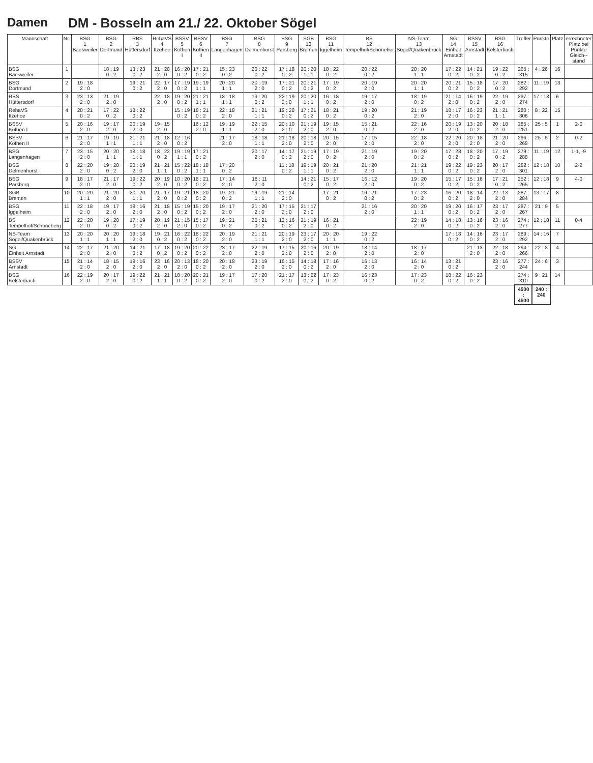Damen DM - Bosseln am 21./ 22. Oktober Sögel
| Mannschaft | Nr. | BSG 1 Baesweiler | BSG 2 Dortmund | RBS 3 Hüttersdorf | RehaVS 4 Itzehoe | BSSV 5 Köthen I | BSSV 6 Köthen II | BSG 7 Langenhagen | BSG 8 Delmenhorst | BSG 9 Parsberg | SGB 10 Bremen | BSG 11 Iggelheim | BS 12 Tempelhof/Schöneber | NS-Team 13 Sögel/Quakenbrück | SG 14 Einheit Arnstadt | BSSV 15 Arnstadt | BSG 16 Kelsterbach | Treffer | Punkte | Platz | errechneter Platz bei Punkte Gleich-- stand |
| --- | --- | --- | --- | --- | --- | --- | --- | --- | --- | --- | --- | --- | --- | --- | --- | --- | --- | --- | --- | --- | --- |
| BSG Baesweiler | 1 | | 18 : 19 0 : 2 | 13 : 23 0 : 2 | 21 : 20 2 : 0 | 16 : 20 0 : 2 | 17 : 21 0 : 2 | 15 : 23 0 : 2 | 20 : 22 0 : 2 | 17 : 18 0 : 2 | 20 : 20 1 : 1 | 18 : 22 0 : 2 | 20 : 22 0 : 2 | 20 : 20 1 : 1 | 17 : 22 0 : 2 | 14 : 21 0 : 2 | 19 : 22 0 : 2 | 265 : 315 | 4 : 26 | 16 | |
| BSG Dortmund | 2 | 19 : 18 2 : 0 | | 19 : 21 0 : 2 | 22 : 17 2 : 0 | 17 : 19 0 : 2 | 19 : 19 1 : 1 | 20 : 20 1 : 1 | 20 : 19 2 : 0 | 17 : 21 0 : 2 | 20 : 21 0 : 2 | 17 : 19 0 : 2 | 20 : 19 2 : 0 | 20 : 20 1 : 1 | 20 : 21 0 : 2 | 15 : 18 0 : 2 | 17 : 20 0 : 2 | 282 : 292 | 11 : 19 | 13 | |
| RBS Hüttersdorf | 3 | 23 : 13 2 : 0 | 21 : 19 2 : 0 | | 22 : 18 2 : 0 | 19 : 20 0 : 2 | 21 : 21 1 : 1 | 18 : 18 1 : 1 | 19 : 20 0 : 2 | 22 : 19 2 : 0 | 20 : 20 1 : 1 | 16 : 18 0 : 2 | 19 : 17 2 : 0 | 18 : 19 0 : 2 | 21 : 14 2 : 0 | 16 : 19 0 : 2 | 22 : 19 2 : 0 | 297 : 274 | 17 : 13 | 6 | |
| RehaVS Itzehoe | 4 | 20 : 21 0 : 2 | 17 : 22 0 : 2 | 18 : 22 0 : 2 | | 15 : 19 0 : 2 | 18 : 21 0 : 2 | 22 : 18 2 : 0 | 21 : 21 1 : 1 | 19 : 20 0 : 2 | 17 : 21 0 : 2 | 18 : 21 0 : 2 | 19 : 20 0 : 2 | 21 : 19 2 : 0 | 18 : 17 2 : 0 | 16 : 23 0 : 2 | 21 : 21 1 : 1 | 280 : 306 | 8 : 22 | 15 | |
| BSSV Köthen I | 5 | 20 : 16 2 : 0 | 19 : 17 2 : 0 | 20 : 19 2 : 0 | 19 : 15 2 : 0 | | 16 : 12 2 : 0 | 19 : 19 1 : 1 | 22 : 15 2 : 0 | 20 : 10 2 : 0 | 21 : 19 2 : 0 | 19 : 15 2 : 0 | 15 : 21 0 : 2 | 22 : 16 2 : 0 | 20 : 19 2 : 0 | 13 : 20 0 : 2 | 20 : 18 2 : 0 | 285 : 251 | 25 : 5 | 1 | 2-0 |
| BSSV Köthen II | 6 | 21 : 17 2 : 0 | 19 : 19 1 : 1 | 21 : 21 1 : 1 | 21 : 18 2 : 0 | 12 : 16 0 : 2 | | 21 : 17 2 : 0 | 18 : 18 1 : 1 | 21 : 18 2 : 0 | 20 : 18 2 : 0 | 20 : 15 2 : 0 | 17 : 15 2 : 0 | 22 : 18 2 : 0 | 22 : 20 2 : 0 | 20 : 18 2 : 0 | 21 : 20 2 : 0 | 296 : 268 | 25 : 5 | 2 | 0-2 |
| BSG Langenhagen | 7 | 23 : 15 2 : 0 | 20 : 20 1 : 1 | 18 : 18 1 : 1 | 18 : 22 0 : 2 | 19 : 19 1 : 1 | 17 : 21 0 : 2 | | 20 : 17 2 : 0 | 14 : 17 0 : 2 | 21 : 19 2 : 0 | 17 : 19 0 : 2 | 21 : 19 2 : 0 | 19 : 20 0 : 2 | 17 : 23 0 : 2 | 18 : 20 0 : 2 | 17 : 19 0 : 2 | 279 : 288 | 11 : 19 | 12 | 1-1, -9 |
| BSG Delmenhorst | 8 | 22 : 20 2 : 0 | 19 : 20 0 : 2 | 20 : 19 2 : 0 | 21 : 21 1 : 1 | 15 : 22 0 : 2 | 18 : 18 1 : 1 | 17 : 20 0 : 2 | | 11 : 18 0 : 2 | 19 : 19 1 : 1 | 20 : 21 0 : 2 | 21 : 20 2 : 0 | 21 : 21 1 : 1 | 19 : 22 0 : 2 | 19 : 23 0 : 2 | 20 : 17 2 : 0 | 282 : 301 | 12 : 18 | 10 | 2-2 |
| BSG Parsberg | 9 | 18 : 17 2 : 0 | 21 : 17 2 : 0 | 19 : 22 0 : 2 | 20 : 19 2 : 0 | 10 : 20 0 : 2 | 18 : 21 0 : 2 | 17 : 14 2 : 0 | 18 : 11 2 : 0 | | 14 : 21 0 : 2 | 15 : 17 0 : 2 | 16 : 12 2 : 0 | 19 : 20 0 : 2 | 15 : 17 0 : 2 | 15 : 16 0 : 2 | 17 : 21 0 : 2 | 252 : 265 | 12 : 18 | 9 | 4-0 |
| SGB Bremen | 10 | 20 : 20 1 : 1 | 21 : 20 2 : 0 | 20 : 20 1 : 1 | 21 : 17 2 : 0 | 19 : 21 0 : 2 | 18 : 20 0 : 2 | 19 : 21 0 : 2 | 19 : 19 1 : 1 | 21 : 14 2 : 0 | | 17 : 21 0 : 2 | 19 : 21 0 : 2 | 17 : 23 0 : 2 | 16 : 20 0 : 2 | 18 : 14 2 : 0 | 22 : 13 2 : 0 | 287 : 284 | 13 : 17 | 8 | |
| BSG Iggelheim | 11 | 22 : 18 2 : 0 | 19 : 17 2 : 0 | 18 : 16 2 : 0 | 21 : 18 2 : 0 | 15 : 19 0 : 2 | 15 : 20 0 : 2 | 19 : 17 2 : 0 | 21 : 20 2 : 0 | 17 : 15 2 : 0 | 21 : 17 2 : 0 | | 21 : 16 2 : 0 | 20 : 20 1 : 1 | 19 : 20 0 : 2 | 16 : 17 0 : 2 | 23 : 17 2 : 0 | 287 : 267 | 21 : 9 | 5 | |
| BS Tempelhof/Schöneberg | 12 | 22 : 20 2 : 0 | 19 : 20 0 : 2 | 17 : 19 0 : 2 | 20 : 19 2 : 0 | 21 : 15 2 : 0 | 15 : 17 0 : 2 | 19 : 21 0 : 2 | 20 : 21 0 : 2 | 12 : 16 0 : 2 | 21 : 19 2 : 0 | 16 : 21 0 : 2 | | 22 : 19 2 : 0 | 14 : 18 0 : 2 | 13 : 16 0 : 2 | 23 : 16 2 : 0 | 274 : 277 | 12 : 18 | 11 | 0-4 |
| NS-Team Sögel/Quakenbrück | 13 | 20 : 20 1 : 1 | 20 : 20 1 : 1 | 19 : 18 2 : 0 | 19 : 21 0 : 2 | 16 : 22 0 : 2 | 18 : 22 0 : 2 | 20 : 19 2 : 0 | 21 : 21 1 : 1 | 20 : 19 2 : 0 | 23 : 17 2 : 0 | 20 : 20 1 : 1 | 19 : 22 0 : 2 | | 17 : 18 0 : 2 | 14 : 16 0 : 2 | 23 : 17 2 : 0 | 289 : 292 | 14 : 16 | 7 | |
| SG Einheit Arnstadt | 14 | 22 : 17 2 : 0 | 21 : 20 2 : 0 | 14 : 21 0 : 2 | 17 : 18 0 : 2 | 19 : 20 0 : 2 | 20 : 22 0 : 2 | 23 : 17 2 : 0 | 22 : 19 2 : 0 | 17 : 15 2 : 0 | 20 : 16 2 : 0 | 20 : 19 2 : 0 | 18 : 14 2 : 0 | 18 : 17 2 : 0 | | 21 : 13 2 : 0 | 22 : 18 2 : 0 | 294 : 266 | 22 : 8 | 4 | |
| BSSV Arnstadt | 15 | 21 : 14 2 : 0 | 18 : 15 2 : 0 | 19 : 16 2 : 0 | 23 : 16 2 : 0 | 20 : 13 2 : 0 | 18 : 20 0 : 2 | 20 : 18 2 : 0 | 23 : 19 2 : 0 | 16 : 15 2 : 0 | 14 : 18 0 : 2 | 17 : 16 2 : 0 | 16 : 13 2 : 0 | 16 : 14 2 : 0 | 13 : 21 0 : 2 | | 23 : 16 2 : 0 | 277 : 244 | 24 : 6 | 3 | |
| BSG Kelsterbach | 16 | 22 : 19 2 : 0 | 20 : 17 2 : 0 | 19 : 22 0 : 2 | 21 : 21 1 : 1 | 18 : 20 0 : 2 | 20 : 21 0 : 2 | 19 : 17 2 : 0 | 17 : 20 0 : 2 | 21 : 17 2 : 0 | 13 : 22 0 : 2 | 17 : 23 0 : 2 | 16 : 23 0 : 2 | 17 : 23 0 : 2 | 18 : 22 0 : 2 | 16 : 23 0 : 2 | | 274 : 310 | 9 : 21 | 14 | |
| | | | | | | | | | | | | | | | | | | 4500 : 4500 | 240 : 240 | | |